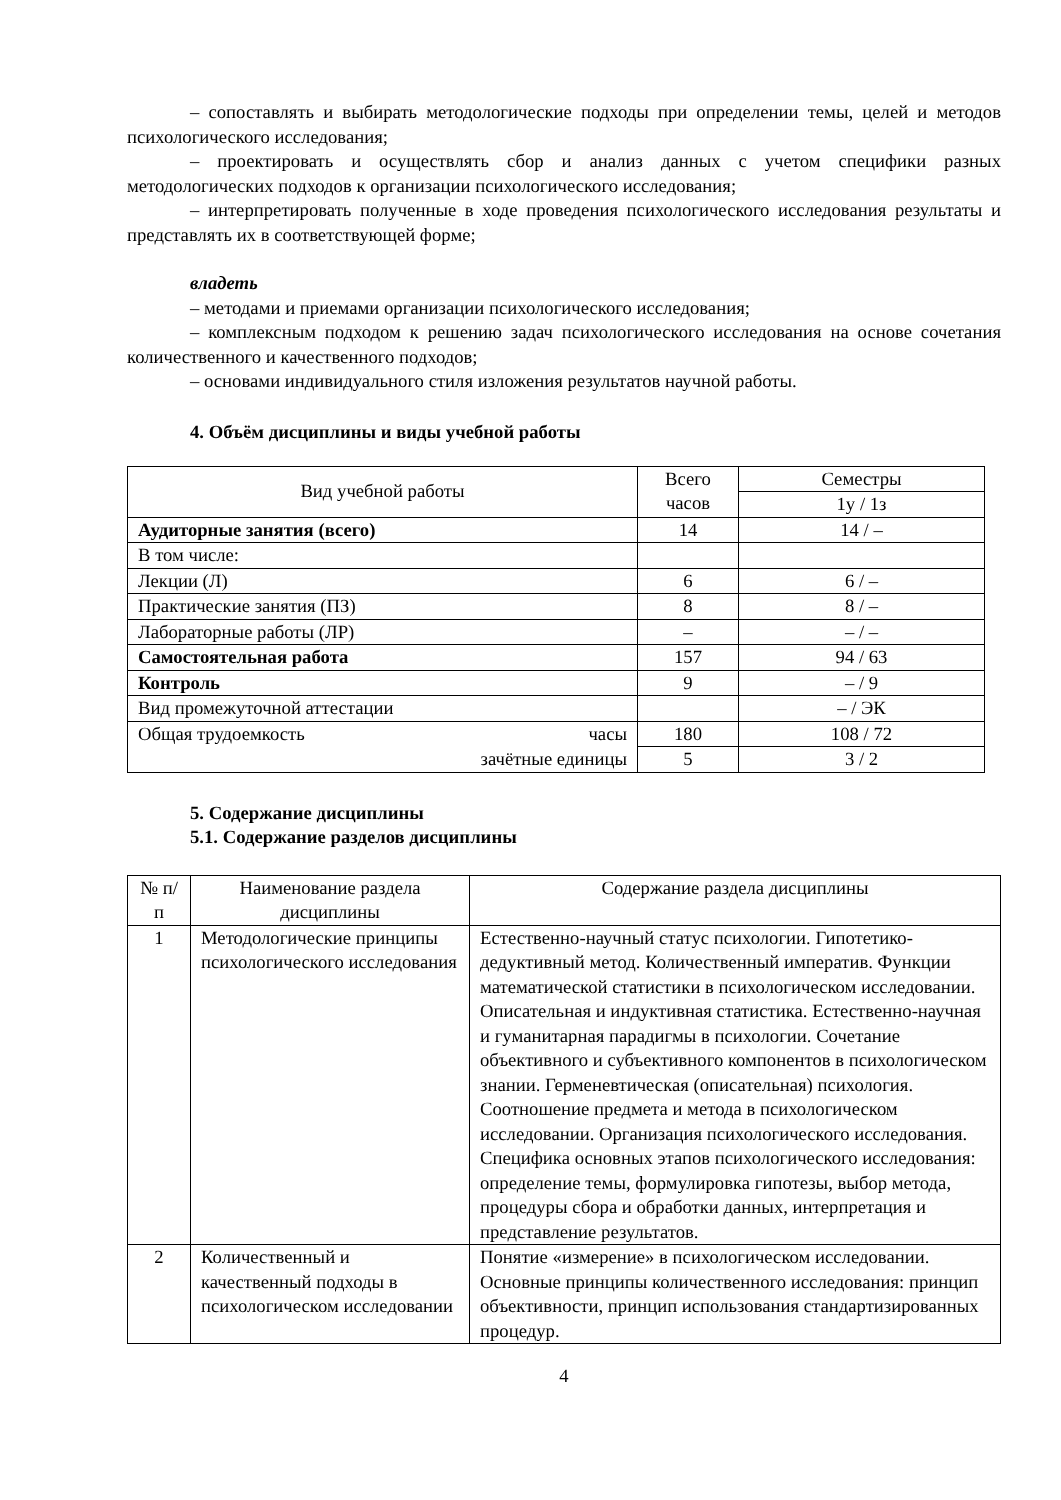– сопоставлять и выбирать методологические подходы при определении темы, целей и методов психологического исследования;
– проектировать и осуществлять сбор и анализ данных с учетом специфики разных методологических подходов к организации психологического исследования;
– интерпретировать полученные в ходе проведения психологического исследования результаты и представлять их в соответствующей форме;
владеть
– методами и приемами организации психологического исследования;
– комплексным подходом к решению задач психологического исследования на основе сочетания количественного и качественного подходов;
– основами индивидуального стиля изложения результатов научной работы.
4. Объём дисциплины и виды учебной работы
| Вид учебной работы | Всего часов | Семестры |
| --- | --- | --- |
| | | 1у / 1з |
| Аудиторные занятия (всего) | 14 | 14 / – |
| В том числе: | | |
| Лекции (Л) | 6 | 6 / – |
| Практические занятия (ПЗ) | 8 | 8 / – |
| Лабораторные работы (ЛР) | – | – / – |
| Самостоятельная работа | 157 | 94 / 63 |
| Контроль | 9 | – / 9 |
| Вид промежуточной аттестации | | – / ЭК |
| Общая трудоемкость часы | 180 | 108 / 72 |
| зачётные единицы | 5 | 3 / 2 |
5. Содержание дисциплины
5.1. Содержание разделов дисциплины
| № п/п | Наименование раздела дисциплины | Содержание раздела дисциплины |
| --- | --- | --- |
| 1 | Методологические принципы психологического исследования | Естественно-научный статус психологии. Гипотетико-дедуктивный метод. Количественный императив. Функции математической статистики в психологическом исследовании. Описательная и индуктивная статистика. Естественно-научная и гуманитарная парадигмы в психологии. Сочетание объективного и субъективного компонентов в психологическом знании. Герменевтическая (описательная) психология. Соотношение предмета и метода в психологическом исследовании. Организация психологического исследования. Специфика основных этапов психологического исследования: определение темы, формулировка гипотезы, выбор метода, процедуры сбора и обработки данных, интерпретация и представление результатов. |
| 2 | Количественный и качественный подходы в психологическом исследовании | Понятие «измерение» в психологическом исследовании. Основные принципы количественного исследования: принцип объективности, принцип использования стандартизированных процедур. |
4